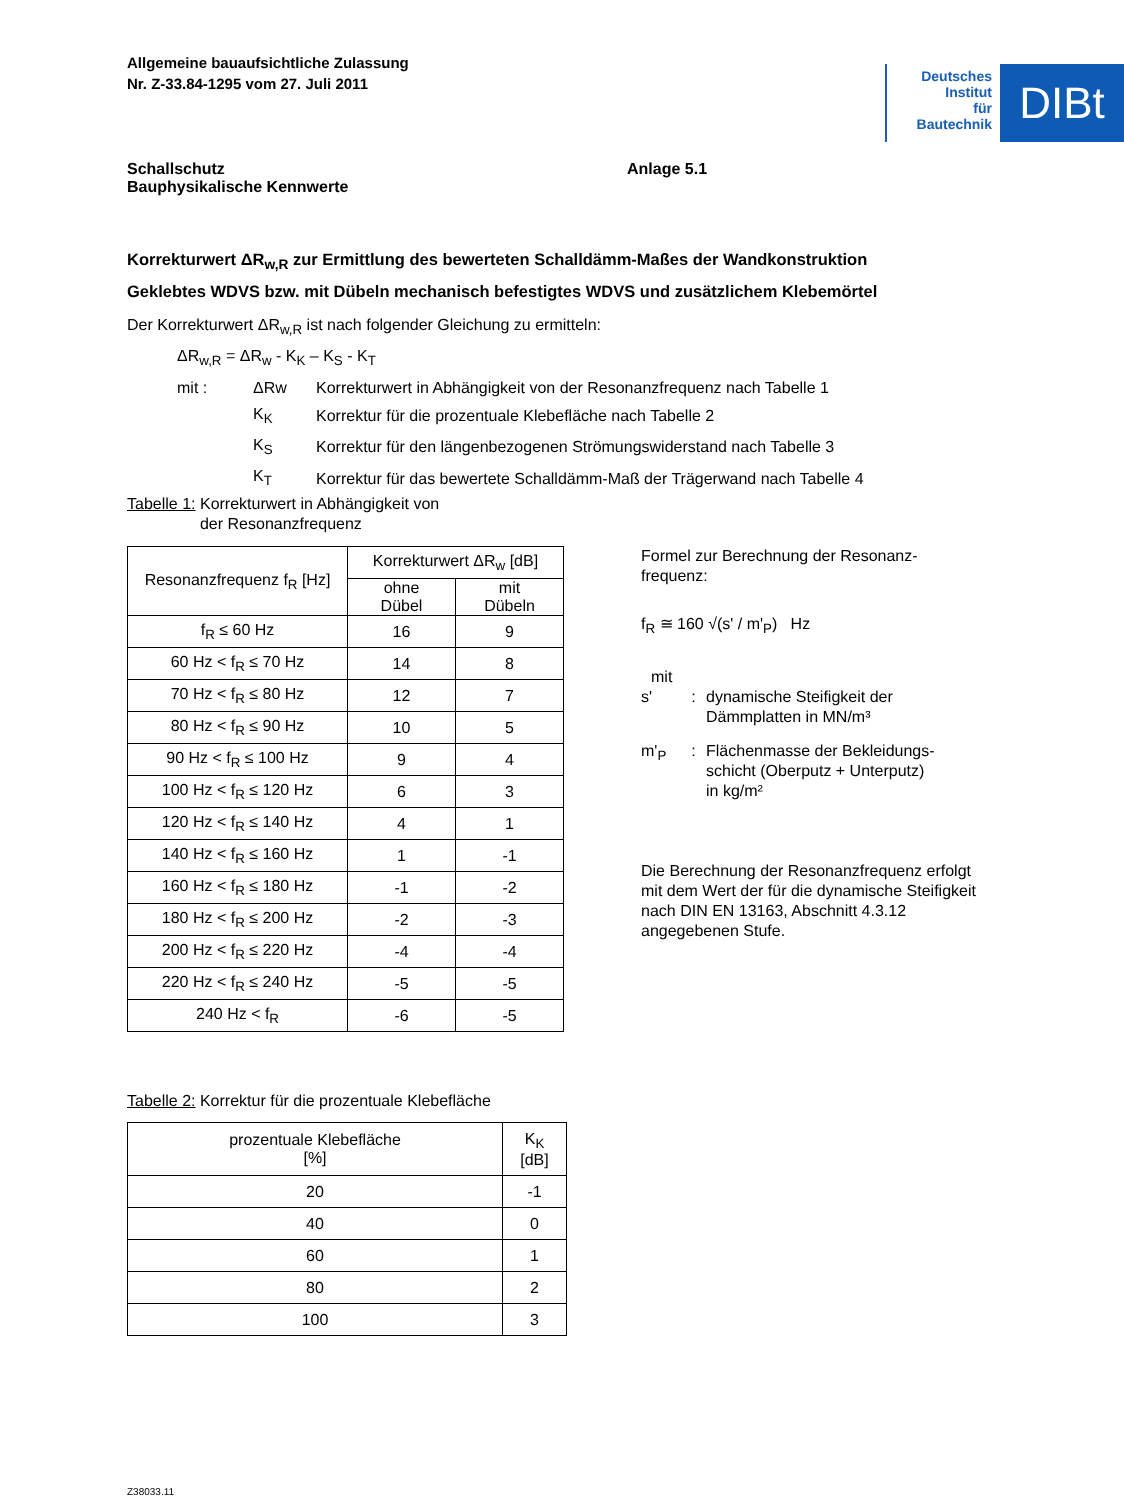Allgemeine bauaufsichtliche Zulassung
Nr. Z-33.84-1295 vom 27. Juli 2011
Deutsches
Institut
für
Bautechnik
DIBt
Schallschutz
Bauphysikalische Kennwerte
Anlage 5.1
Korrekturwert ΔR<sub>w,R</sub> zur Ermittlung des bewerteten Schalldämm-Maßes der Wandkonstruktion
Geklebtes WDVS bzw. mit Dübeln mechanisch befestigtes WDVS und zusätzlichem Klebemörtel
Der Korrekturwert ΔR<sub>w,R</sub> ist nach folgender Gleichung zu ermitteln:
ΔR<sub>w,R</sub> = ΔR<sub>w</sub> - K<sub>K</sub> – K<sub>S</sub> - K<sub>T</sub>
| mit : | ΔRw | Korrekturwert in Abhängigkeit von der Resonanzfrequenz nach Tabelle 1 |
| | K<sub>K</sub> | Korrektur für die prozentuale Klebefläche nach Tabelle 2 |
| | K<sub>S</sub> | Korrektur für den längenbezogenen Strömungswiderstand nach Tabelle 3 |
| | K<sub>T</sub> | Korrektur für das bewertete Schalldämm-Maß der Trägerwand nach Tabelle 4 |
Tabelle 1: Korrekturwert in Abhängigkeit von
der Resonanzfrequenz
| Resonanzfrequenz f<sub>R</sub> [Hz] | Korrekturwert ΔR<sub>w</sub> [dB] | |
| --- | --- | --- |
| | ohne Dübel | mit Dübeln |
| f<sub>R</sub> ≤ 60 Hz | 16 | 9 |
| 60 Hz < f<sub>R</sub> ≤ 70 Hz | 14 | 8 |
| 70 Hz < f<sub>R</sub> ≤ 80 Hz | 12 | 7 |
| 80 Hz < f<sub>R</sub> ≤ 90 Hz | 10 | 5 |
| 90 Hz < f<sub>R</sub> ≤ 100 Hz | 9 | 4 |
| 100 Hz < f<sub>R</sub> ≤ 120 Hz | 6 | 3 |
| 120 Hz < f<sub>R</sub> ≤ 140 Hz | 4 | 1 |
| 140 Hz < f<sub>R</sub> ≤ 160 Hz | 1 | -1 |
| 160 Hz < f<sub>R</sub> ≤ 180 Hz | -1 | -2 |
| 180 Hz < f<sub>R</sub> ≤ 200 Hz | -2 | -3 |
| 200 Hz < f<sub>R</sub> ≤ 220 Hz | -4 | -4 |
| 220 Hz < f<sub>R</sub> ≤ 240 Hz | -5 | -5 |
| 240 Hz < f<sub>R</sub> | -6 | -5 |
Formel zur Berechnung der Resonanz-
frequenz:
f<sub>R</sub> ≅ 160 √(s' / m'<sub>P</sub>) Hz
mit
| s' | : | dynamische Steifigkeit der Dämmplatten in MN/m³ |
| m'<sub>P</sub> | : | Flächenmasse der Bekleidungs- schicht (Oberputz + Unterputz) in kg/m² |
Die Berechnung der Resonanzfrequenz erfolgt mit dem Wert der für die dynamische Steifigkeit nach DIN EN 13163, Abschnitt 4.3.12 angegebenen Stufe.
Tabelle 2: Korrektur für die prozentuale Klebefläche
| prozentuale Klebefläche [%] | K<sub>K</sub> [dB] |
| --- | --- |
| 20 | -1 |
| 40 | 0 |
| 60 | 1 |
| 80 | 2 |
| 100 | 3 |
Z38033.11